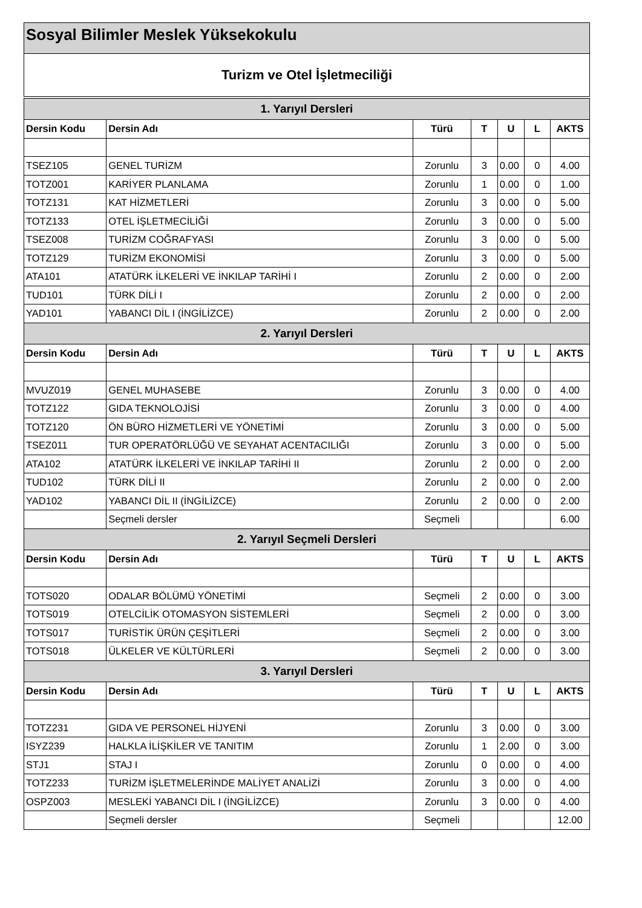Sosyal Bilimler Meslek Yüksekokulu
Turizm ve Otel İşletmeciliği
| 1. Yarıyıl Dersleri | | | | | | |
| Dersin Kodu | Dersin Adı | Türü | T | U | L | AKTS |
| TSEZ105 | GENEL TURİZM | Zorunlu | 3 | 0.00 | 0 | 4.00 |
| TOTZ001 | KARİYER PLANLAMA | Zorunlu | 1 | 0.00 | 0 | 1.00 |
| TOTZ131 | KAT HİZMETLERİ | Zorunlu | 3 | 0.00 | 0 | 5.00 |
| TOTZ133 | OTEL İŞLETMECİLİĞİ | Zorunlu | 3 | 0.00 | 0 | 5.00 |
| TSEZ008 | TURİZM COĞRAFYASI | Zorunlu | 3 | 0.00 | 0 | 5.00 |
| TOTZ129 | TURİZM EKONOMİSİ | Zorunlu | 3 | 0.00 | 0 | 5.00 |
| ATA101 | ATATÜRK İLKELERİ VE İNKILAP TARİHİ I | Zorunlu | 2 | 0.00 | 0 | 2.00 |
| TUD101 | TÜRK DİLİ I | Zorunlu | 2 | 0.00 | 0 | 2.00 |
| YAD101 | YABANCI DİL I (İNGİLİZCE) | Zorunlu | 2 | 0.00 | 0 | 2.00 |
| 2. Yarıyıl Dersleri | | | | | | |
| Dersin Kodu | Dersin Adı | Türü | T | U | L | AKTS |
| MVUZ019 | GENEL MUHASEBE | Zorunlu | 3 | 0.00 | 0 | 4.00 |
| TOTZ122 | GIDA TEKNOLOJİSİ | Zorunlu | 3 | 0.00 | 0 | 4.00 |
| TOTZ120 | ÖN BÜRO HİZMETLERİ VE YÖNETİMİ | Zorunlu | 3 | 0.00 | 0 | 5.00 |
| TSEZ011 | TUR OPERATÖRLÜĞÜ VE SEYAHAT ACENTACILIĞI | Zorunlu | 3 | 0.00 | 0 | 5.00 |
| ATA102 | ATATÜRK İLKELERİ VE İNKILAP TARİHİ II | Zorunlu | 2 | 0.00 | 0 | 2.00 |
| TUD102 | TÜRK DİLİ II | Zorunlu | 2 | 0.00 | 0 | 2.00 |
| YAD102 | YABANCI DİL II (İNGİLİZCE) | Zorunlu | 2 | 0.00 | 0 | 2.00 |
| | Seçmeli dersler | Seçmeli | | | | 6.00 |
| 2. Yarıyıl Seçmeli Dersleri | | | | | | |
| Dersin Kodu | Dersin Adı | Türü | T | U | L | AKTS |
| TOTS020 | ODALAR BÖLÜMÜ YÖNETİMİ | Seçmeli | 2 | 0.00 | 0 | 3.00 |
| TOTS019 | OTELCİLİK OTOMASYON SİSTEMLERİ | Seçmeli | 2 | 0.00 | 0 | 3.00 |
| TOTS017 | TURİSTİK ÜRÜN ÇEŞİTLERİ | Seçmeli | 2 | 0.00 | 0 | 3.00 |
| TOTS018 | ÜLKELER VE KÜLTÜRLERİ | Seçmeli | 2 | 0.00 | 0 | 3.00 |
| 3. Yarıyıl Dersleri | | | | | | |
| Dersin Kodu | Dersin Adı | Türü | T | U | L | AKTS |
| TOTZ231 | GIDA VE PERSONEL HİJYENİ | Zorunlu | 3 | 0.00 | 0 | 3.00 |
| ISYZ239 | HALKLA İLİŞKİLER VE TANITIM | Zorunlu | 1 | 2.00 | 0 | 3.00 |
| STJ1 | STAJ I | Zorunlu | 0 | 0.00 | 0 | 4.00 |
| TOTZ233 | TURİZM İŞLETMELERİNDE MALİYET ANALİZİ | Zorunlu | 3 | 0.00 | 0 | 4.00 |
| OSPZ003 | MESLEKİ YABANCI DİL I (İNGİLİZCE) | Zorunlu | 3 | 0.00 | 0 | 4.00 |
| | Seçmeli dersler | Seçmeli | | | | 12.00 |